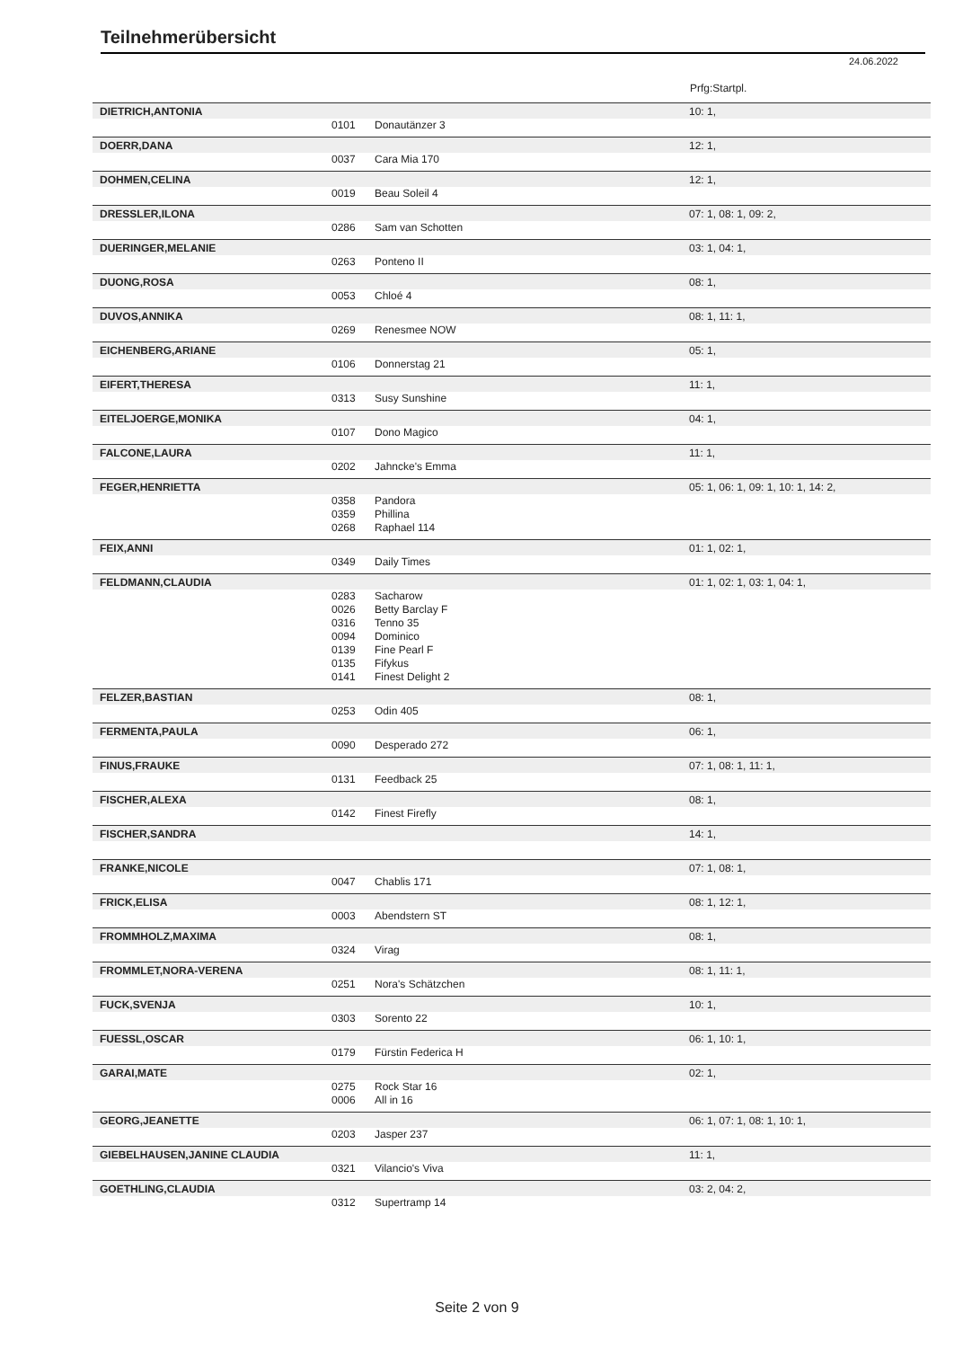Teilnehmerübersicht
24.06.2022
Prfg:Startpl.
| DIETRICH,ANTONIA | | | 10: 1, |
| | 0101 | Donautänzer 3 | |
| DOERR,DANA | | | 12: 1, |
| | 0037 | Cara Mia 170 | |
| DOHMEN,CELINA | | | 12: 1, |
| | 0019 | Beau Soleil 4 | |
| DRESSLER,ILONA | | | 07: 1, 08: 1, 09: 2, |
| | 0286 | Sam van Schotten | |
| DUERINGER,MELANIE | | | 03: 1, 04: 1, |
| | 0263 | Ponteno II | |
| DUONG,ROSA | | | 08: 1, |
| | 0053 | Chloé 4 | |
| DUVOS,ANNIKA | | | 08: 1, 11: 1, |
| | 0269 | Renesmee NOW | |
| EICHENBERG,ARIANE | | | 05: 1, |
| | 0106 | Donnerstag 21 | |
| EIFERT,THERESA | | | 11: 1, |
| | 0313 | Susy Sunshine | |
| EITELJOERGE,MONIKA | | | 04: 1, |
| | 0107 | Dono Magico | |
| FALCONE,LAURA | | | 11: 1, |
| | 0202 | Jahncke's Emma | |
| FEGER,HENRIETTA | | | 05: 1, 06: 1, 09: 1, 10: 1, 14: 2, |
| | 0358 | Pandora | |
| | 0359 | Phillina | |
| | 0268 | Raphael 114 | |
| FEIX,ANNI | | | 01: 1, 02: 1, |
| | 0349 | Daily Times | |
| FELDMANN,CLAUDIA | | | 01: 1, 02: 1, 03: 1, 04: 1, |
| | 0283 | Sacharow | |
| | 0026 | Betty Barclay F | |
| | 0316 | Tenno 35 | |
| | 0094 | Dominico | |
| | 0139 | Fine Pearl F | |
| | 0135 | Fifykus | |
| | 0141 | Finest Delight 2 | |
| FELZER,BASTIAN | | | 08: 1, |
| | 0253 | Odin 405 | |
| FERMENTA,PAULA | | | 06: 1, |
| | 0090 | Desperado 272 | |
| FINUS,FRAUKE | | | 07: 1, 08: 1, 11: 1, |
| | 0131 | Feedback 25 | |
| FISCHER,ALEXA | | | 08: 1, |
| | 0142 | Finest Firefly | |
| FISCHER,SANDRA | | | 14: 1, |
| FRANKE,NICOLE | | | 07: 1, 08: 1, |
| | 0047 | Chablis 171 | |
| FRICK,ELISA | | | 08: 1, 12: 1, |
| | 0003 | Abendstern ST | |
| FROMMHOLZ,MAXIMA | | | 08: 1, |
| | 0324 | Virag | |
| FROMMLET,NORA-VERENA | | | 08: 1, 11: 1, |
| | 0251 | Nora's Schätzchen | |
| FUCK,SVENJA | | | 10: 1, |
| | 0303 | Sorento 22 | |
| FUESSL,OSCAR | | | 06: 1, 10: 1, |
| | 0179 | Fürstin Federica H | |
| GARAI,MATE | | | 02: 1, |
| | 0275 | Rock Star 16 | |
| | 0006 | All in 16 | |
| GEORG,JEANETTE | | | 06: 1, 07: 1, 08: 1, 10: 1, |
| | 0203 | Jasper 237 | |
| GIEBELHAUSEN,JANINE CLAUDIA | | | 11: 1, |
| | 0321 | Vilancio's Viva | |
| GOETHLING,CLAUDIA | | | 03: 2, 04: 2, |
| | 0312 | Supertramp 14 | |
Seite 2 von 9